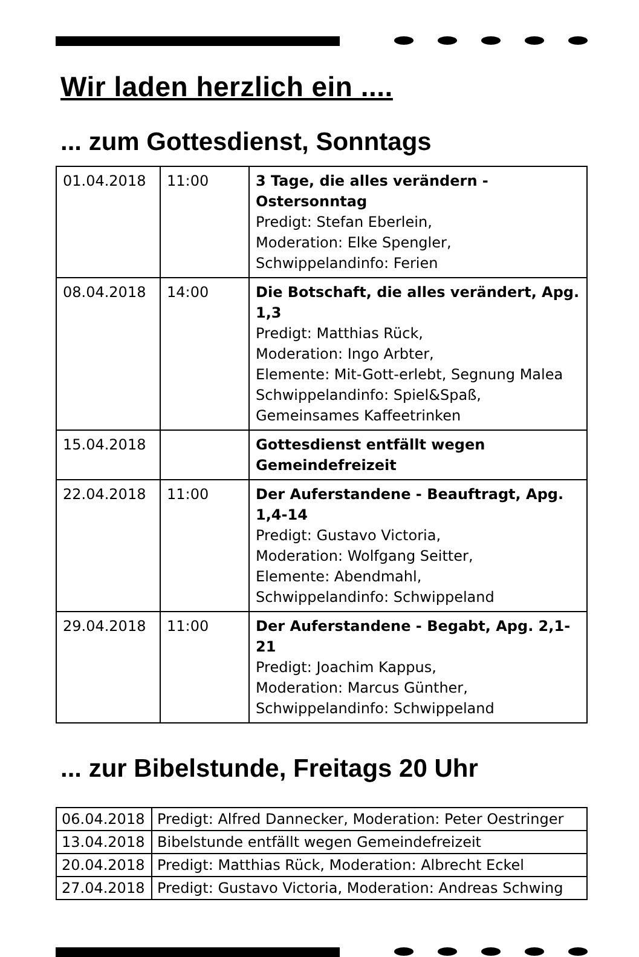Wir laden herzlich ein ....
... zum Gottesdienst, Sonntags
| 01.04.2018 | 11:00 | 3 Tage, die alles verändern - Ostersonntag Predigt: Stefan Eberlein, Moderation: Elke Spengler, Schwippelandinfo: Ferien |
| 08.04.2018 | 14:00 | Die Botschaft, die alles verändert, Apg. 1,3 Predigt: Matthias Rück, Moderation: Ingo Arbter, Elemente: Mit-Gott-erlebt, Segnung Malea Schwippelandinfo: Spiel&Spaß, Gemeinsames Kaffeetrinken |
| 15.04.2018 | | Gottesdienst entfällt wegen Gemeindefreizeit |
| 22.04.2018 | 11:00 | Der Auferstandene - Beauftragt, Apg. 1,4-14 Predigt: Gustavo Victoria, Moderation: Wolfgang Seitter, Elemente: Abendmahl, Schwippelandinfo: Schwippeland |
| 29.04.2018 | 11:00 | Der Auferstandene - Begabt, Apg. 2,1-21 Predigt: Joachim Kappus, Moderation: Marcus Günther, Schwippelandinfo: Schwippeland |
... zur Bibelstunde, Freitags 20 Uhr
| 06.04.2018 | Predigt: Alfred Dannecker, Moderation: Peter Oestringer |
| 13.04.2018 | Bibelstunde entfällt wegen Gemeindefreizeit |
| 20.04.2018 | Predigt: Matthias Rück, Moderation: Albrecht Eckel |
| 27.04.2018 | Predigt: Gustavo Victoria, Moderation: Andreas Schwing |